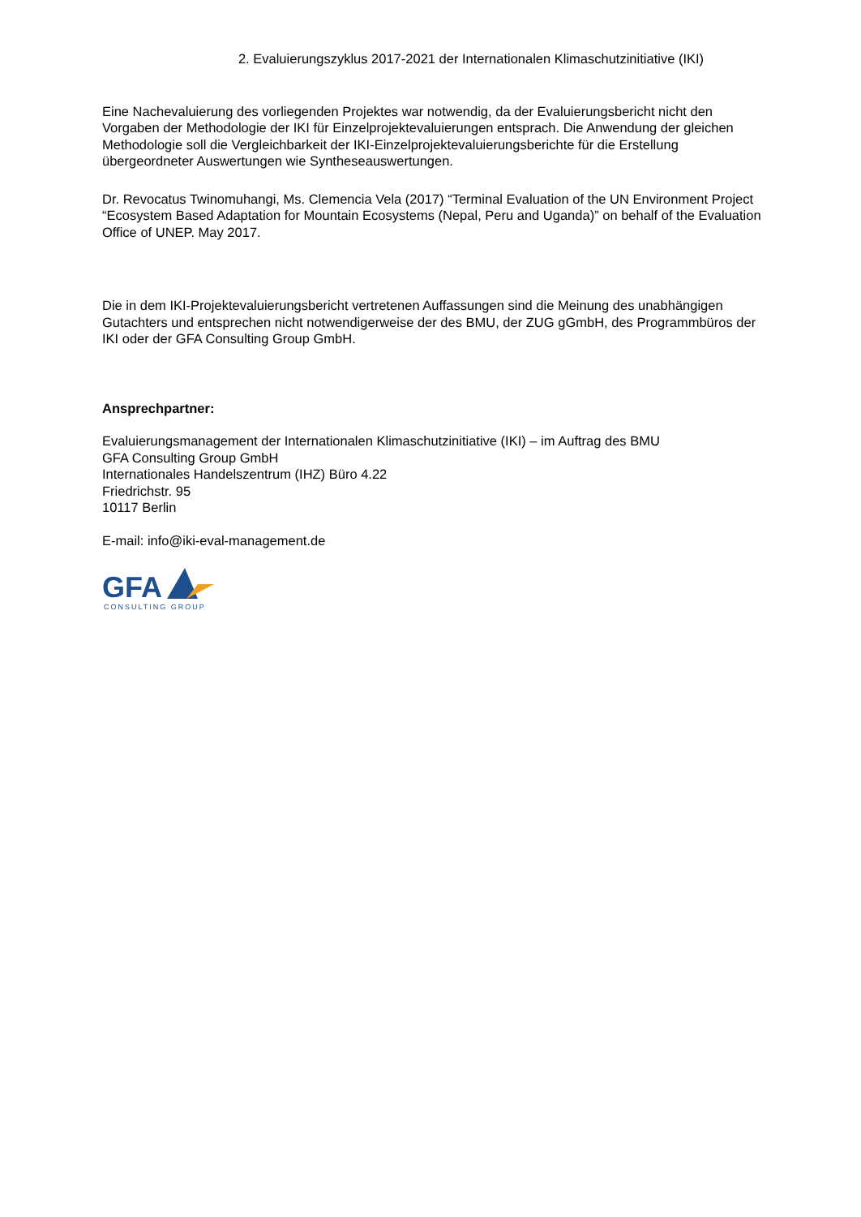2. Evaluierungszyklus 2017-2021 der Internationalen Klimaschutzinitiative (IKI)
Eine Nachevaluierung des vorliegenden Projektes war notwendig, da der Evaluierungsbericht nicht den Vorgaben der Methodologie der IKI für Einzelprojektevaluierungen entsprach. Die Anwendung der gleichen Methodologie soll die Vergleichbarkeit der IKI-Einzelprojektevaluierungsberichte für die Erstellung übergeordneter Auswertungen wie Syntheseauswertungen.
Dr. Revocatus Twinomuhangi, Ms. Clemencia Vela (2017) “Terminal Evaluation of the UN Environment Project “Ecosystem Based Adaptation for Mountain Ecosystems (Nepal, Peru and Uganda)” on behalf of the Evaluation Office of UNEP. May 2017.
Die in dem IKI-Projektevaluierungsbericht vertretenen Auffassungen sind die Meinung des unabhängigen Gutachters und entsprechen nicht notwendigerweise der des BMU, der ZUG gGmbH, des Programmbüros der IKI oder der GFA Consulting Group GmbH.
Ansprechpartner:
Evaluierungsmanagement der Internationalen Klimaschutzinitiative (IKI) – im Auftrag des BMU
GFA Consulting Group GmbH
Internationales Handelszentrum (IHZ) Büro 4.22
Friedrichstr. 95
10117 Berlin
E-mail: info@iki-eval-management.de
GFA
CONSULTING GROUP